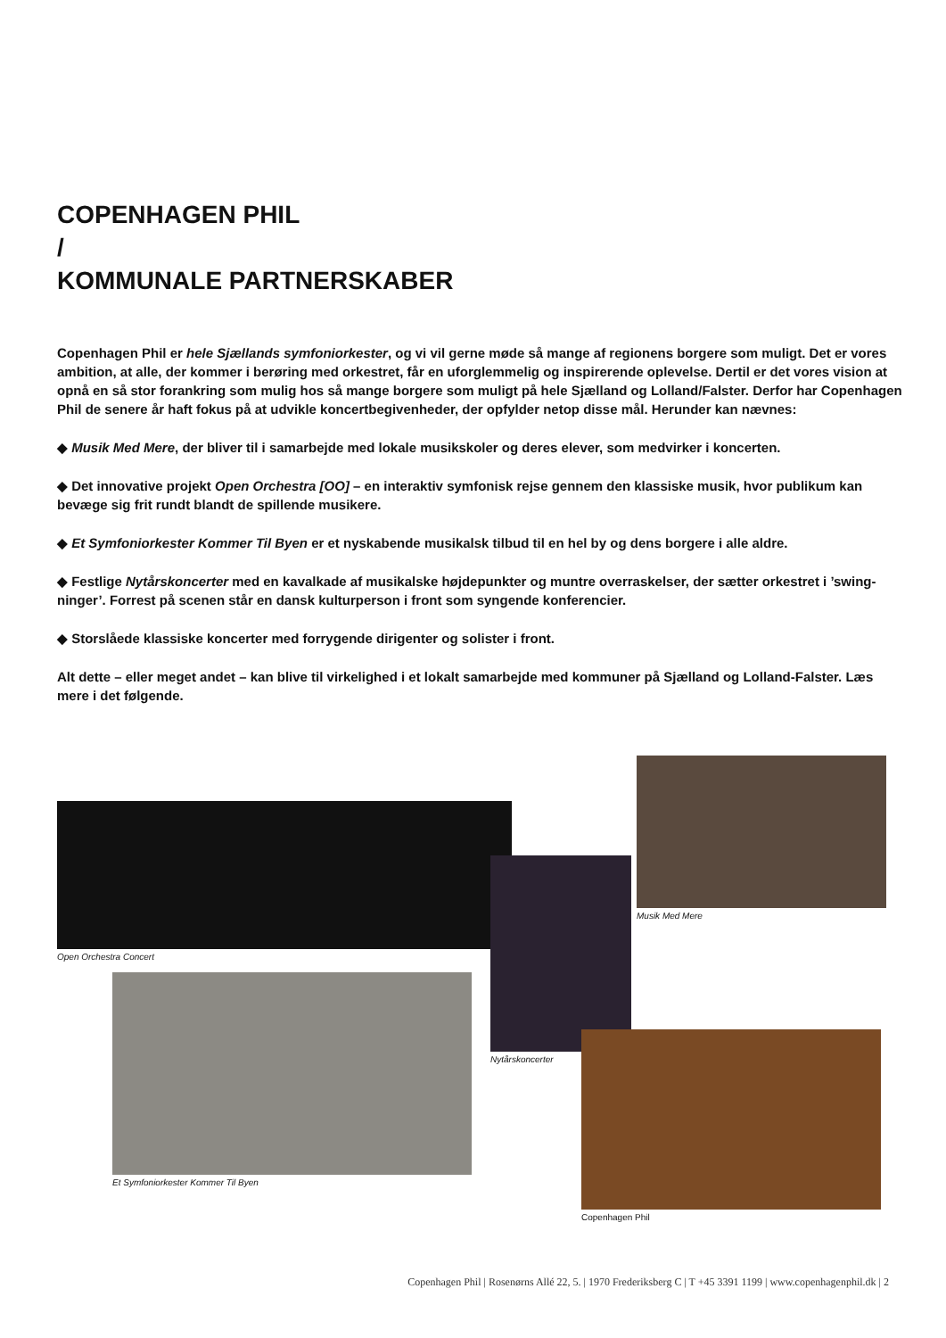COPENHAGEN PHIL
/
KOMMUNALE PARTNERSKABER
Copenhagen Phil er hele Sjællands symfoniorkester, og vi vil gerne møde så mange af regionens borgere som muligt. Det er vores ambition, at alle, der kommer i berøring med orkestret, får en uforglemmelig og inspirerende oplevelse. Dertil er det vores vision at opnå en så stor forankring som mulig hos så mange borgere som muligt på hele Sjælland og Lolland/Falster. Derfor har Copenhagen Phil de senere år haft fokus på at udvikle koncertbegivenheder, der opfylder netop disse mål. Herunder kan nævnes:
◆ Musik Med Mere, der bliver til i samarbejde med lokale musikskoler og deres elever, som medvirker i koncerten.
◆ Det innovative projekt Open Orchestra [OO] – en interaktiv symfonisk rejse gennem den klassiske musik, hvor publikum kan bevæge sig frit rundt blandt de spillende musikere.
◆ Et Symfoniorkester Kommer Til Byen er et nyskabende musikalsk tilbud til en hel by og dens borgere i alle aldre.
◆ Festlige Nytårskoncerter med en kavalkade af musikalske højdepunkter og muntre overraskelser, der sætter orkestret i ’swing-ninger’. Forrest på scenen står en dansk kulturperson i front som syngende konferencier.
◆ Storslåede klassiske koncerter med forrygende dirigenter og solister i front.
Alt dette – eller meget andet – kan blive til virkelighed i et lokalt samarbejde med kommuner på Sjælland og Lolland-Falster. Læs mere i det følgende.
Open Orchestra Concert
Musik Med Mere
Nytårskoncerter
Et Symfoniorkester Kommer Til Byen
Copenhagen Phil
Copenhagen Phil | Rosenørns Allé 22, 5. | 1970 Frederiksberg C | T +45 3391 1199 | www.copenhagenphil.dk | 2